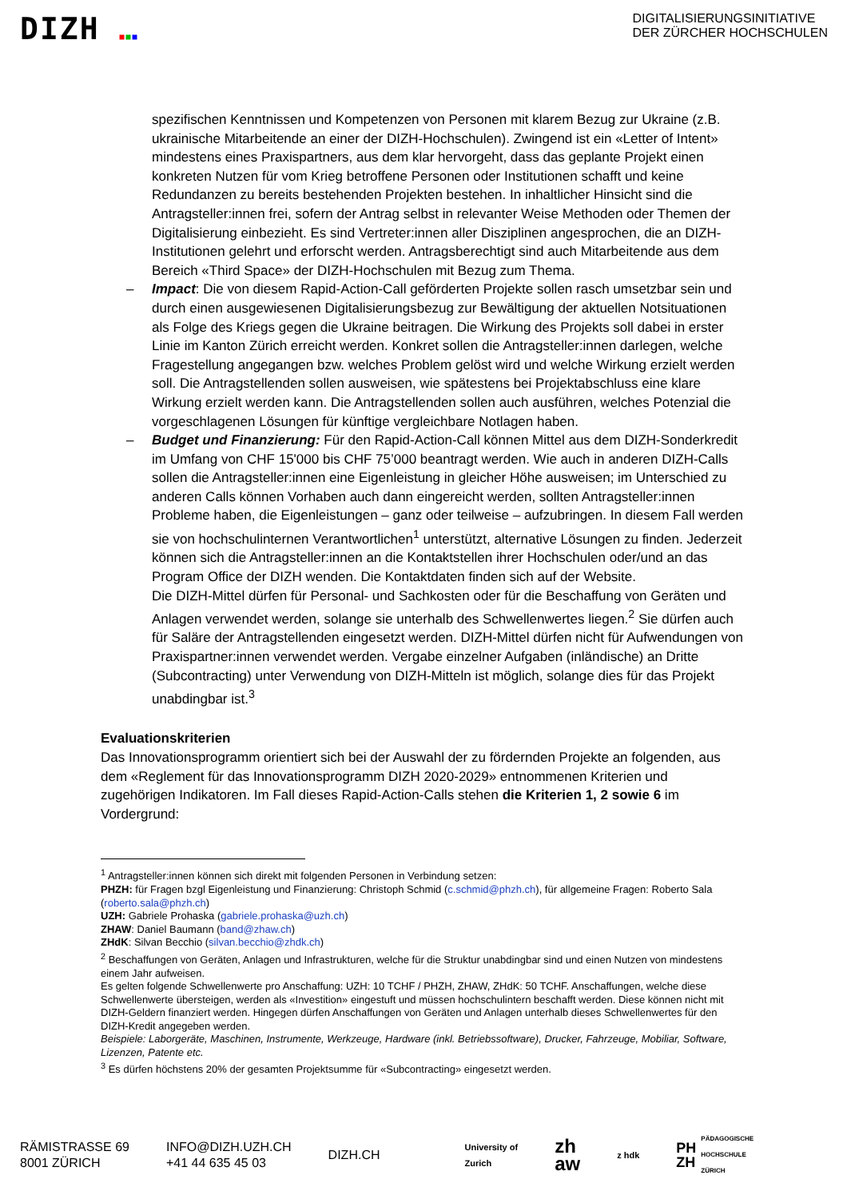DIZH ■■■
DIGITALISIERUNGSINITIATIVE
DER ZÜRCHER HOCHSCHULEN
spezifischen Kenntnissen und Kompetenzen von Personen mit klarem Bezug zur Ukraine (z.B. ukrainische Mitarbeitende an einer der DIZH-Hochschulen). Zwingend ist ein «Letter of Intent» mindestens eines Praxispartners, aus dem klar hervorgeht, dass das geplante Projekt einen konkreten Nutzen für vom Krieg betroffene Personen oder Institutionen schafft und keine Redundanzen zu bereits bestehenden Projekten bestehen. In inhaltlicher Hinsicht sind die Antragsteller:innen frei, sofern der Antrag selbst in relevanter Weise Methoden oder Themen der Digitalisierung einbezieht. Es sind Vertreter:innen aller Disziplinen angesprochen, die an DIZH-Institutionen gelehrt und erforscht werden. Antragsberechtigt sind auch Mitarbeitende aus dem Bereich «Third Space» der DIZH-Hochschulen mit Bezug zum Thema.
– Impact: Die von diesem Rapid-Action-Call geförderten Projekte sollen rasch umsetzbar sein und durch einen ausgewiesenen Digitalisierungsbezug zur Bewältigung der aktuellen Notsituationen als Folge des Kriegs gegen die Ukraine beitragen. Die Wirkung des Projekts soll dabei in erster Linie im Kanton Zürich erreicht werden. Konkret sollen die Antragsteller:innen darlegen, welche Fragestellung angegangen bzw. welches Problem gelöst wird und welche Wirkung erzielt werden soll. Die Antragstellenden sollen ausweisen, wie spätestens bei Projektabschluss eine klare Wirkung erzielt werden kann. Die Antragstellenden sollen auch ausführen, welches Potenzial die vorgeschlagenen Lösungen für künftige vergleichbare Notlagen haben.
– Budget und Finanzierung: Für den Rapid-Action-Call können Mittel aus dem DIZH-Sonderkredit im Umfang von CHF 15'000 bis CHF 75’000 beantragt werden. Wie auch in anderen DIZH-Calls sollen die Antragsteller:innen eine Eigenleistung in gleicher Höhe ausweisen; im Unterschied zu anderen Calls können Vorhaben auch dann eingereicht werden, sollten Antragsteller:innen Probleme haben, die Eigenleistungen – ganz oder teilweise – aufzubringen. In diesem Fall werden sie von hochschulinternen Verantwortlichen<sup>1</sup> unterstützt, alternative Lösungen zu finden. Jederzeit können sich die Antragsteller:innen an die Kontaktstellen ihrer Hochschulen oder/und an das Program Office der DIZH wenden. Die Kontaktdaten finden sich auf der Website.
Die DIZH-Mittel dürfen für Personal- und Sachkosten oder für die Beschaffung von Geräten und Anlagen verwendet werden, solange sie unterhalb des Schwellenwertes liegen.<sup>2</sup> Sie dürfen auch für Saläre der Antragstellenden eingesetzt werden. DIZH-Mittel dürfen nicht für Aufwendungen von Praxispartner:innen verwendet werden. Vergabe einzelner Aufgaben (inländische) an Dritte (Subcontracting) unter Verwendung von DIZH-Mitteln ist möglich, solange dies für das Projekt unabdingbar ist.<sup>3</sup>
Evaluationskriterien
Das Innovationsprogramm orientiert sich bei der Auswahl der zu fördernden Projekte an folgenden, aus dem «Reglement für das Innovationsprogramm DIZH 2020-2029» entnommenen Kriterien und zugehörigen Indikatoren. Im Fall dieses Rapid-Action-Calls stehen die Kriterien 1, 2 sowie 6 im Vordergrund:
<sup>1</sup> Antragsteller:innen können sich direkt mit folgenden Personen in Verbindung setzen:
PHZH: für Fragen bzgl Eigenleistung und Finanzierung: Christoph Schmid (c.schmid@phzh.ch), für allgemeine Fragen: Roberto Sala (roberto.sala@phzh.ch)
UZH: Gabriele Prohaska (gabriele.prohaska@uzh.ch)
ZHAW: Daniel Baumann (band@zhaw.ch)
ZHdK: Silvan Becchio (silvan.becchio@zhdk.ch)
<sup>2</sup> Beschaffungen von Geräten, Anlagen und Infrastrukturen, welche für die Struktur unabdingbar sind und einen Nutzen von mindestens einem Jahr aufweisen.
Es gelten folgende Schwellenwerte pro Anschaffung: UZH: 10 TCHF / PHZH, ZHAW, ZHdK: 50 TCHF. Anschaffungen, welche diese Schwellenwerte übersteigen, werden als «Investition» eingestuft und müssen hochschulintern beschafft werden. Diese können nicht mit DIZH-Geldern finanziert werden. Hingegen dürfen Anschaffungen von Geräten und Anlagen unterhalb dieses Schwellenwertes für den DIZH-Kredit angegeben werden.
Beispiele: Laborgeräte, Maschinen, Instrumente, Werkzeuge, Hardware (inkl. Betriebssoftware), Drucker, Fahrzeuge, Mobiliar, Software, Lizenzen, Patente etc.
<sup>3</sup> Es dürfen höchstens 20% der gesamten Projektsumme für «Subcontracting» eingesetzt werden.
RÄMISTRASSE 69
8001 ZÜRICH
INFO@DIZH.UZH.CH
+41 44 635 45 03
DIZH.CH
University of
Zurich
zh
aw
z hdk
PH
ZH PÄDAGOGISCHE
HOCHSCHULE
ZÜRICH